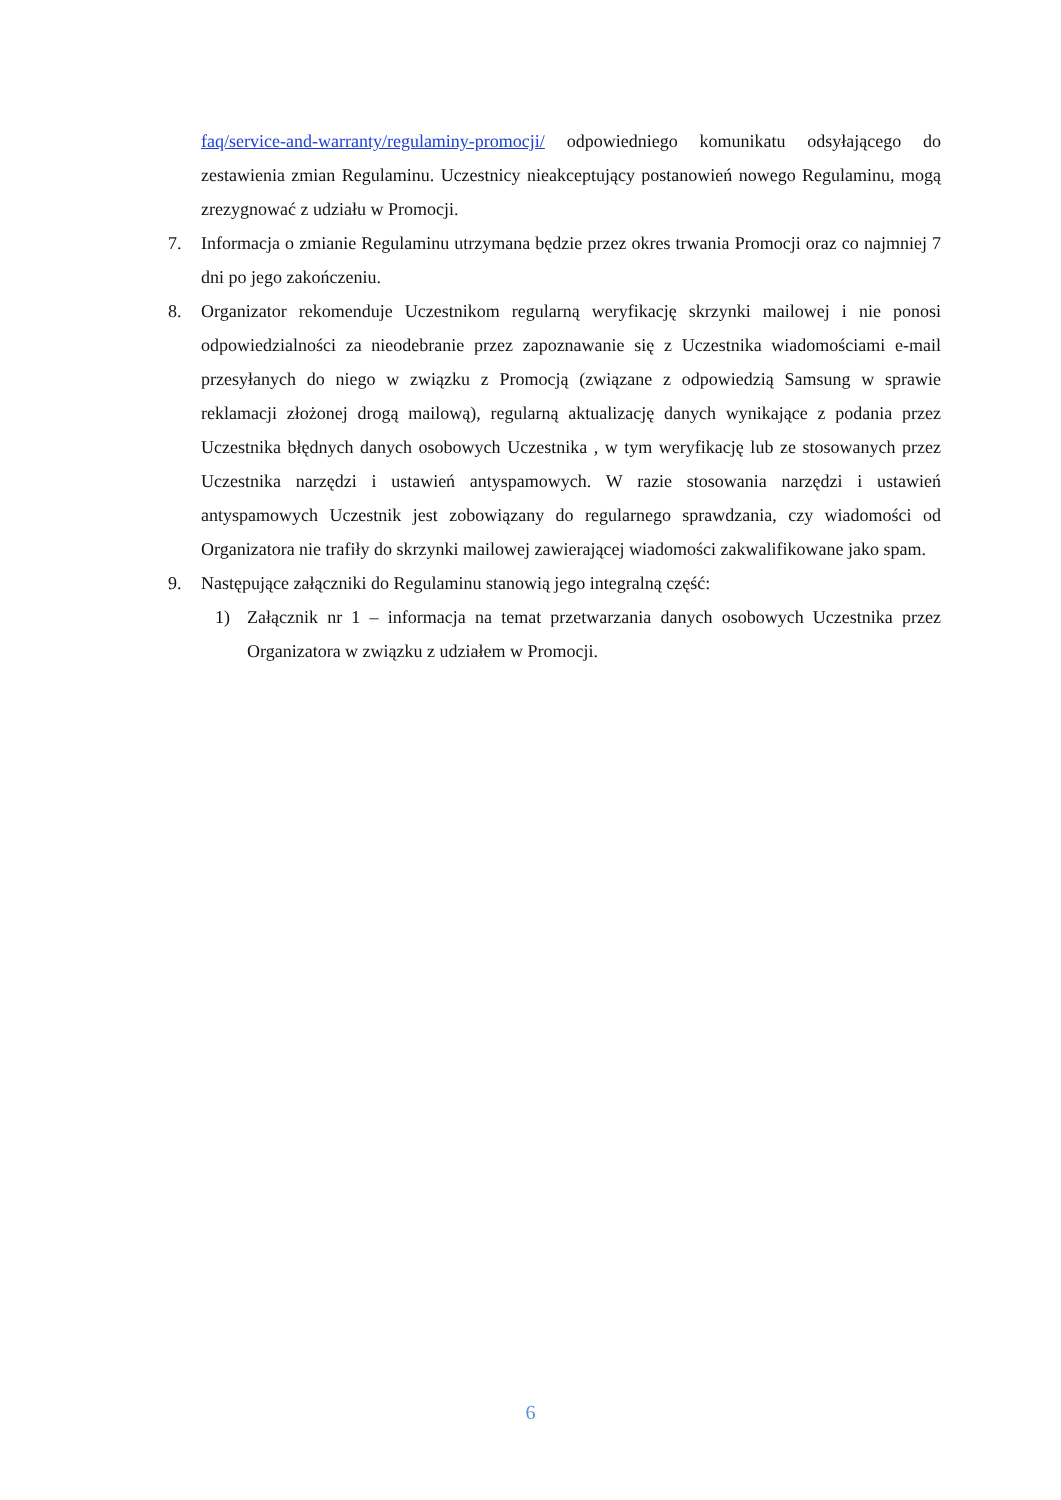faq/service-and-warranty/regulaminy-promocji/ odpowiedniego komunikatu odsyłającego do zestawienia zmian Regulaminu. Uczestnicy nieakceptujący postanowień nowego Regulaminu, mogą zrezygnować z udziału w Promocji.
7. Informacja o zmianie Regulaminu utrzymana będzie przez okres trwania Promocji oraz co najmniej 7 dni po jego zakończeniu.
8. Organizator rekomenduje Uczestnikom regularną weryfikację skrzynki mailowej i nie ponosi odpowiedzialności za nieodebranie przez zapoznawanie się z Uczestnika wiadomościami e-mail przesyłanych do niego w związku z Promocją (związane z odpowiedzią Samsung w sprawie reklamacji złożonej drogą mailową), regularną aktualizację danych wynikające z podania przez Uczestnika błędnych danych osobowych Uczestnika , w tym weryfikację lub ze stosowanych przez Uczestnika narzędzi i ustawień antyspamowych. W razie stosowania narzędzi i ustawień antyspamowych Uczestnik jest zobowiązany do regularnego sprawdzania, czy wiadomości od Organizatora nie trafiły do skrzynki mailowej zawierającej wiadomości zakwalifikowane jako spam.
9. Następujące załączniki do Regulaminu stanowią jego integralną część:
1) Załącznik nr 1 – informacja na temat przetwarzania danych osobowych Uczestnika przez Organizatora w związku z udziałem w Promocji.
6